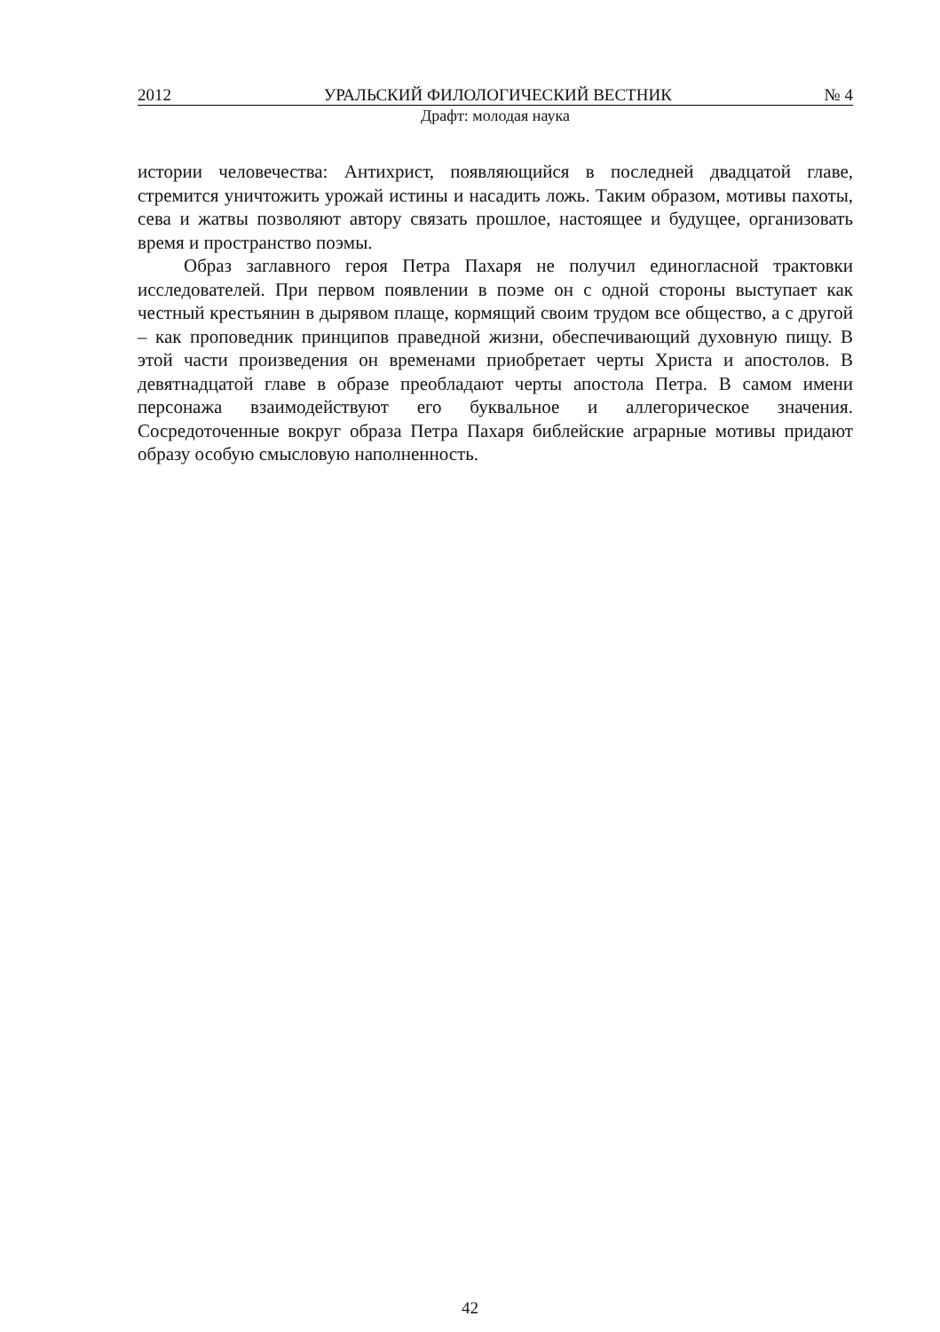2012 УРАЛЬСКИЙ ФИЛОЛОГИЧЕСКИЙ ВЕСТНИК № 4
Драфт: молодая наука
истории человечества: Антихрист, появляющийся в последней двадцатой главе, стремится уничтожить урожай истины и насадить ложь. Таким образом, мотивы пахоты, сева и жатвы позволяют автору связать прошлое, настоящее и будущее, организовать время и пространство поэмы.
Образ заглавного героя Петра Пахаря не получил единогласной трактовки исследователей. При первом появлении в поэме он с одной стороны выступает как честный крестьянин в дырявом плаще, кормящий своим трудом все общество, а с другой – как проповедник принципов праведной жизни, обеспечивающий духовную пищу. В этой части произведения он временами приобретает черты Христа и апостолов. В девятнадцатой главе в образе преобладают черты апостола Петра. В самом имени персонажа взаимодействуют его буквальное и аллегорическое значения. Сосредоточенные вокруг образа Петра Пахаря библейские аграрные мотивы придают образу особую смысловую наполненность.
42